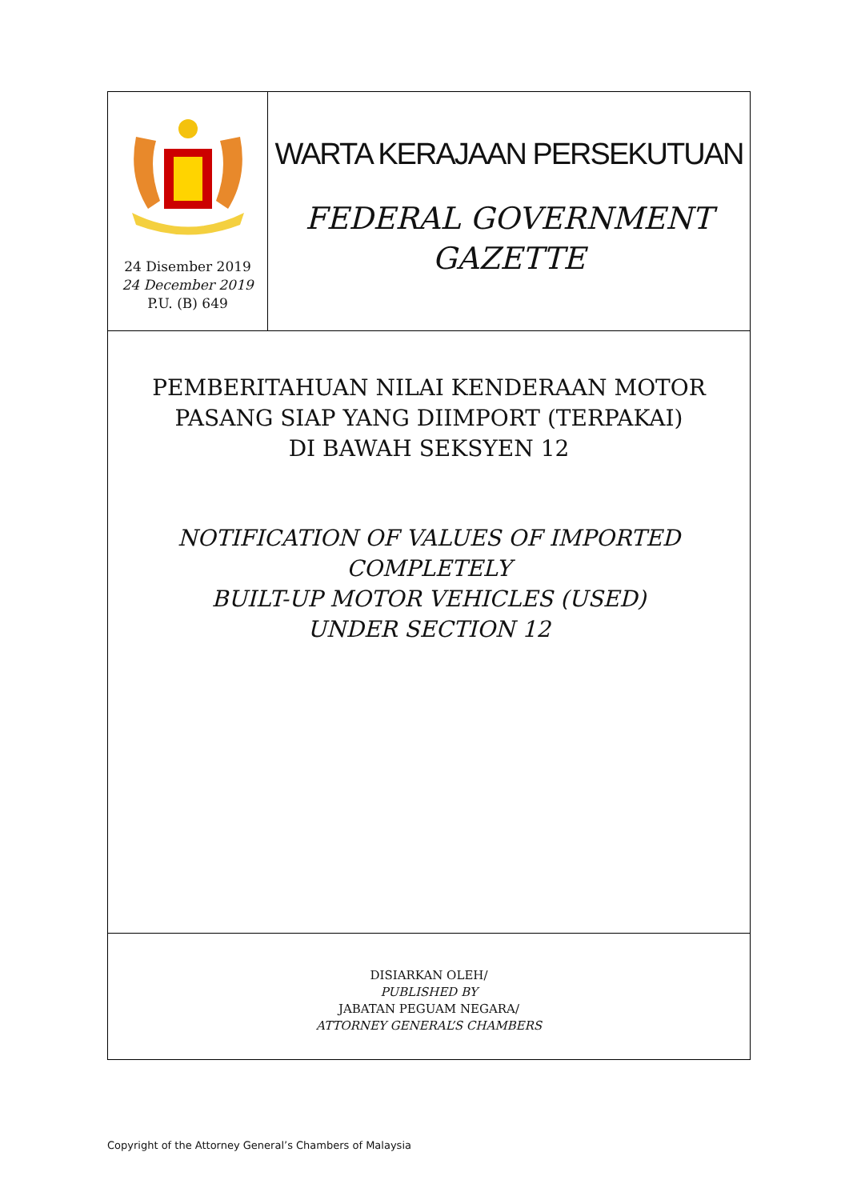24 Disember 2019
24 December 2019
P.U. (B) 649
WARTA KERAJAAN PERSEKUTUAN
FEDERAL GOVERNMENT
GAZETTE
PEMBERITAHUAN NILAI KENDERAAN MOTOR
PASANG SIAP YANG DIIMPORT (TERPAKAI)
DI BAWAH SEKSYEN 12
NOTIFICATION OF VALUES OF IMPORTED COMPLETELY
BUILT-UP MOTOR VEHICLES (USED)
UNDER SECTION 12
DISIARKAN OLEH/
PUBLISHED BY
JABATAN PEGUAM NEGARA/
ATTORNEY GENERAL’S CHAMBERS
Copyright of the Attorney General’s Chambers of Malaysia